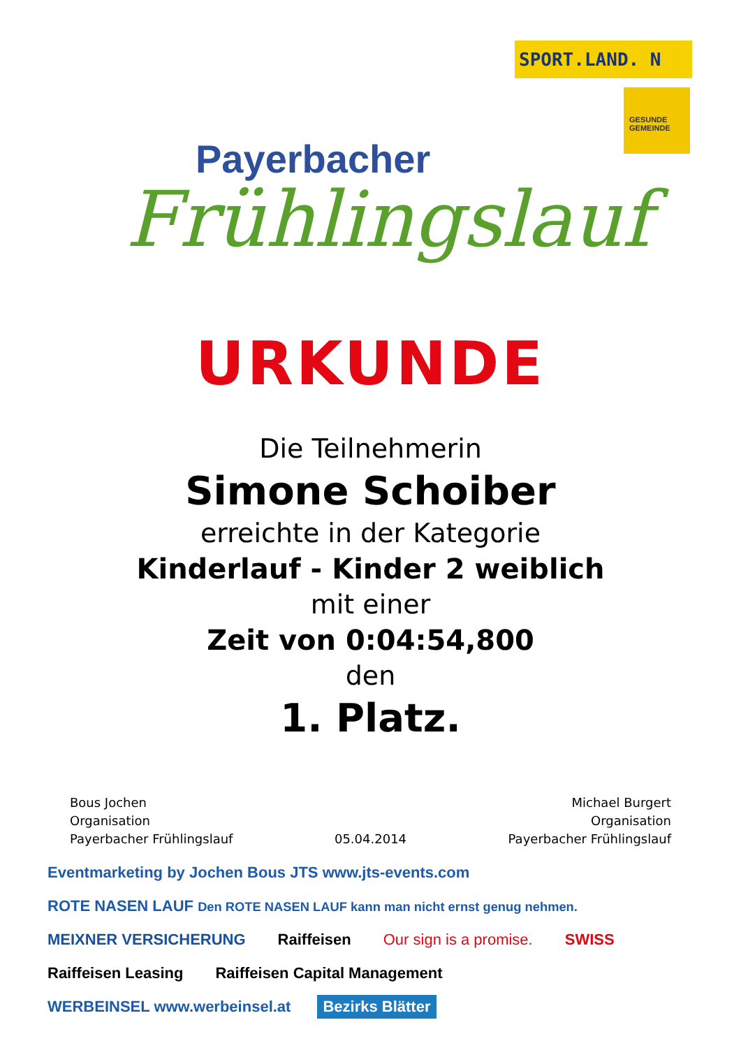Payerbacher
Frühlingslauf
SPORT.LAND. N
GESUNDE GEMEINDE
URKUNDE
Die Teilnehmerin
Simone Schoiber
erreichte in der Kategorie
Kinderlauf - Kinder 2 weiblich
mit einer
Zeit von 0:04:54,800
den
1. Platz.
Bous Jochen
Organisation
Payerbacher Frühlingslauf
05.04.2014
Michael Burgert
Organisation
Payerbacher Frühlingslauf
Eventmarketing by Jochen Bous JTS www.jts-events.com ROTE NASEN LAUF Den ROTE NASEN LAUF kann man nicht ernst genug nehmen. MEIXNER VERSICHERUNG Raiffeisen Our sign is a promise. SWISS Raiffeisen Leasing Raiffeisen Capital Management WERBEINSEL www.werbeinsel.at Bezirks Blätter